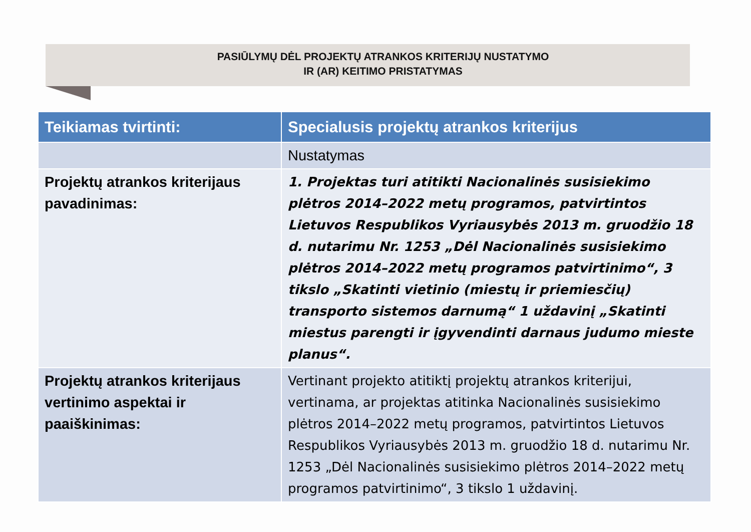PASIŪLYMŲ DĖL PROJEKTŲ ATRANKOS KRITERIJŲ NUSTATYMO
IR (AR) KEITIMO PRISTATYMAS
| Teikiamas tvirtinti: | Specialusis projektų atrankos kriterijus |
| --- | --- |
| | Nustatymas |
| Projektų atrankos kriterijaus pavadinimas: | 1. Projektas turi atitikti Nacionalinės susisiekimo plėtros 2014–2022 metų programos, patvirtintos Lietuvos Respublikos Vyriausybės 2013 m. gruodžio 18 d. nutarimu Nr. 1253 „Dėl Nacionalinės susisiekimo plėtros 2014–2022 metų programos patvirtinimo“, 3 tikslo „Skatinti vietinio (miestų ir priemiesčių) transporto sistemos darnumą“ 1 uždavinį „Skatinti miestus parengti ir įgyvendinti darnaus judumo mieste planus“. |
| Projektų atrankos kriterijaus vertinimo aspektai ir paaiškinimas: | Vertinant projekto atitiktį projektų atrankos kriterijui, vertinama, ar projektas atitinka Nacionalinės susisiekimo plėtros 2014–2022 metų programos, patvirtintos Lietuvos Respublikos Vyriausybės 2013 m. gruodžio 18 d. nutarimu Nr. 1253 „Dėl Nacionalinės susisiekimo plėtros 2014–2022 metų programos patvirtinimo“, 3 tikslo 1 uždavinį. |